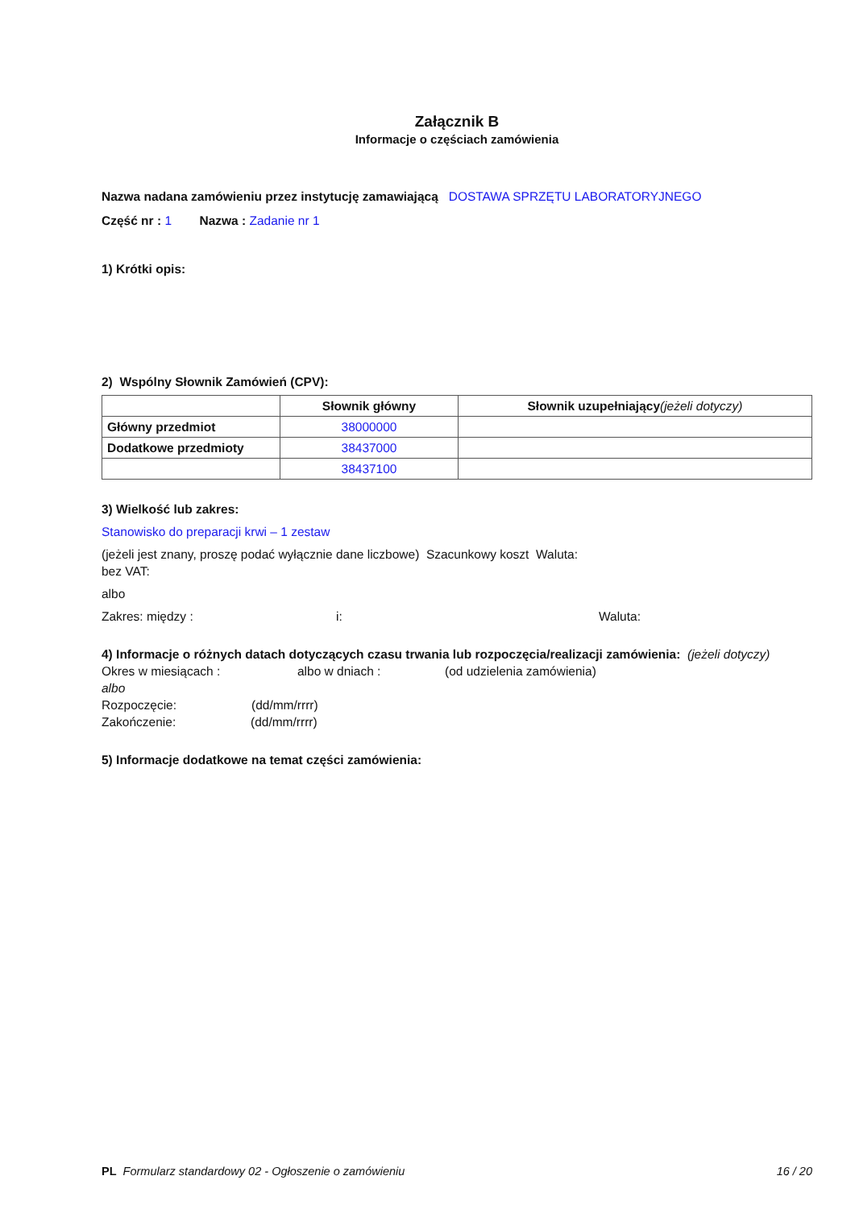Załącznik B
Informacje o częściach zamówienia
Nazwa nadana zamówieniu przez instytucję zamawiającą DOSTAWA SPRZĘTU LABORATORYJNEGO
Część nr : 1 Nazwa : Zadanie nr 1
1) Krótki opis:
2) Wspólny Słownik Zamówień (CPV):
| | Słownik główny | Słownik uzupełniający (jeżeli dotyczy) |
| --- | --- | --- |
| Główny przedmiot | 38000000 | |
| Dodatkowe przedmioty | 38437000 | |
| | 38437100 | |
3) Wielkość lub zakres:
Stanowisko do preparacji krwi – 1 zestaw
(jeżeli jest znany, proszę podać wyłącznie dane liczbowe) Szacunkowy koszt Waluta:
bez VAT:
albo
Zakres: między : i: Waluta:
4) Informacje o różnych datach dotyczących czasu trwania lub rozpoczęcia/realizacji zamówienia: (jeżeli dotyczy)
Okres w miesiącach : albo w dniach : (od udzielenia zamówienia)
albo
Rozpoczęcie: (dd/mm/rrrr)
Zakończenie: (dd/mm/rrrr)
5) Informacje dodatkowe na temat części zamówienia:
PL Formularz standardowy 02 - Ogłoszenie o zamówieniu 16 / 20